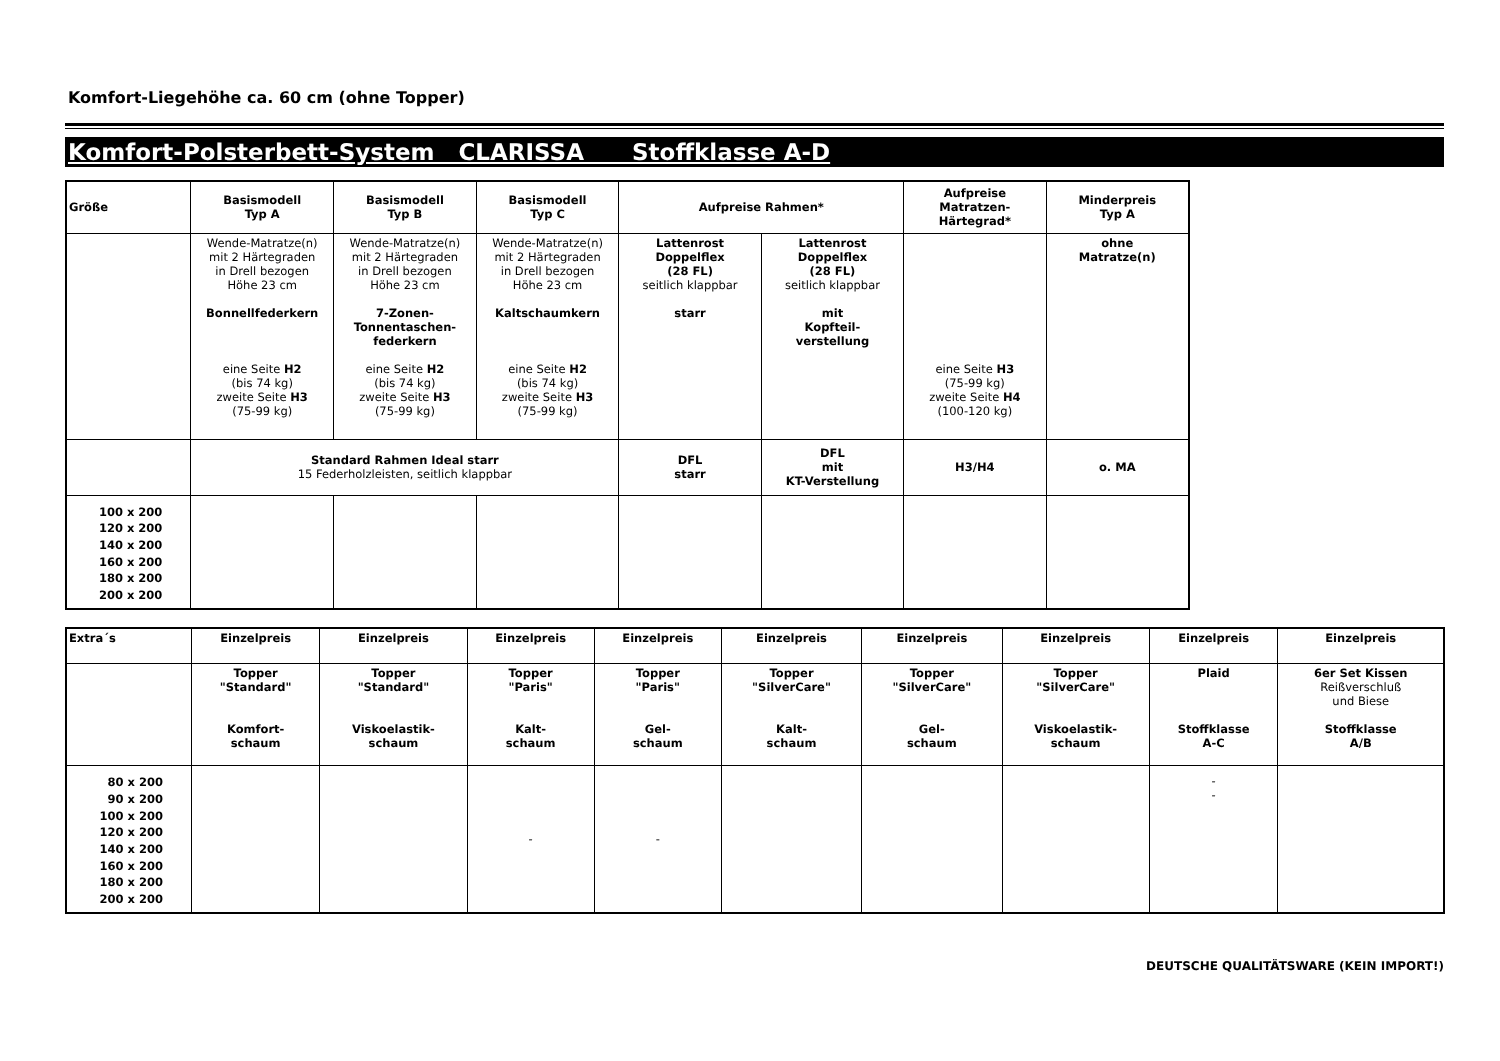Komfort-Liegehöhe ca. 60 cm (ohne Topper)
Komfort-Polsterbett-System CLARISSA Stoffklasse A-D
| Größe | Basismodell Typ A | Basismodell Typ B | Basismodell Typ C | Aufpreise Rahmen* | | Aufpreise Matratzen- Härtegrad* | Minderpreis Typ A |
| --- | --- | --- | --- | --- | --- | --- | --- |
| | Wende-Matratze(n) mit 2 Härtegraden in Drell bezogen Höhe 23 cm Bonnellfederkern eine Seite H2 (bis 74 kg) zweite Seite H3 (75-99 kg) | Wende-Matratze(n) mit 2 Härtegraden in Drell bezogen Höhe 23 cm 7-Zonen- Tonnentaschen- federkern eine Seite H2 (bis 74 kg) zweite Seite H3 (75-99 kg) | Wende-Matratze(n) mit 2 Härtegraden in Drell bezogen Höhe 23 cm Kaltschaumkern eine Seite H2 (bis 74 kg) zweite Seite H3 (75-99 kg) | Lattenrost Doppelflex (28 FL) seitlich klappbar starr | Lattenrost Doppelflex (28 FL) seitlich klappbar mit Kopfteil- verstellung | eine Seite H3 (75-99 kg) zweite Seite H4 (100-120 kg) | ohne Matratze(n) |
| | Standard Rahmen Ideal starr 15 Federholzleisten, seitlich klappbar | | | DFL starr | DFL mit KT-Verstellung | H3/H4 | o. MA |
| 100 x 200 120 x 200 140 x 200 160 x 200 180 x 200 200 x 200 | | | | | | | |
| Extra´s | Einzelpreis | Einzelpreis | Einzelpreis | Einzelpreis | Einzelpreis | Einzelpreis | Einzelpreis | Einzelpreis | Einzelpreis |
| --- | --- | --- | --- | --- | --- | --- | --- | --- | --- |
| | Topper "Standard" Komfort- schaum | Topper "Standard" Viskoelastik- schaum | Topper "Paris" Kalt- schaum | Topper "Paris" Gel- schaum | Topper "SilverCare" Kalt- schaum | Topper "SilverCare" Gel- schaum | Topper "SilverCare" Viskoelastik- schaum | Plaid Stoffklasse A-C | 6er Set Kissen Reißverschluß und Biese Stoffklasse A/B |
| 80 x 200 90 x 200 100 x 200 120 x 200 140 x 200 160 x 200 180 x 200 200 x 200 | | | - | - | | | | - - | |
DEUTSCHE QUALITÄTSWARE (KEIN IMPORT!)